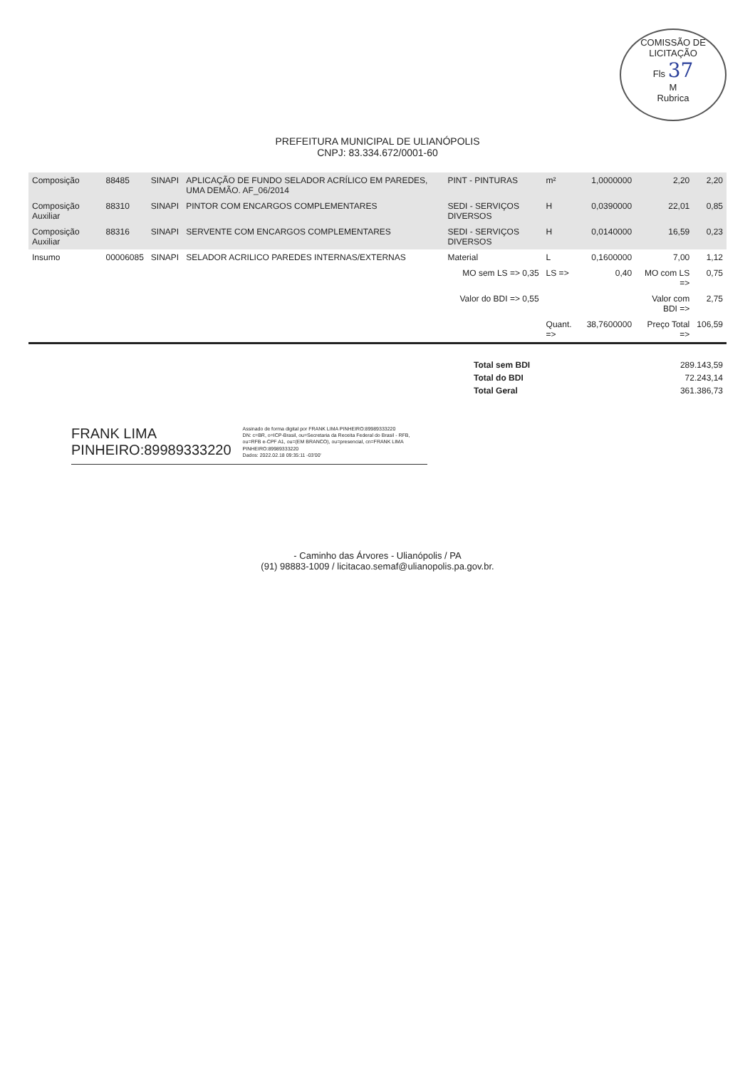COMISSÃO DE LICITAÇÃO
Fls 37
M
Rubrica
PREFEITURA MUNICIPAL DE ULIANÓPOLIS
CNPJ: 83.334.672/0001-60
| Composição | 88485 | SINAPI | APLICAÇÃO DE FUNDO SELADOR ACRÍLICO EM PAREDES, UMA DEMÃO. AF_06/2014 | PINT - PINTURAS | m² | 1,0000000 | 2,20 | 2,20 |
| Composição Auxiliar | 88310 | SINAPI | PINTOR COM ENCARGOS COMPLEMENTARES | SEDI - SERVIÇOS DIVERSOS | H | 0,0390000 | 22,01 | 0,85 |
| Composição Auxiliar | 88316 | SINAPI | SERVENTE COM ENCARGOS COMPLEMENTARES | SEDI - SERVIÇOS DIVERSOS | H | 0,0140000 | 16,59 | 0,23 |
| Insumo | 00006085 | SINAPI | SELADOR ACRILICO PAREDES INTERNAS/EXTERNAS | Material | L | 0,1600000 | 7,00 | 1,12 |
| | | | | MO sem LS => 0,35 | LS => | 0,40 | MO com LS => | 0,75 |
| | | | | Valor do BDI => 0,55 | | | Valor com BDI => | 2,75 |
| | | | | | Quant. => | 38,7600000 | Preço Total => | 106,59 |
| Total sem BDI | 289.143,59 |
| Total do BDI | 72.243,14 |
| Total Geral | 361.386,73 |
FRANK LIMA
PINHEIRO:89989333220
Assinado de forma digital por FRANK LIMA PINHEIRO:89989333220
DN: c=BR, o=ICP-Brasil, ou=Secretaria da Receita Federal do Brasil - RFB, ou=RFB e-CPF A1, ou=(EM BRANCO), ou=presencial, cn=FRANK LIMA PINHEIRO:89989333220
Dados: 2022.02.18 09:35:11 -03'00'
- Caminho das Árvores - Ulianópolis / PA
(91) 98883-1009 / licitacao.semaf@ulianopolis.pa.gov.br.